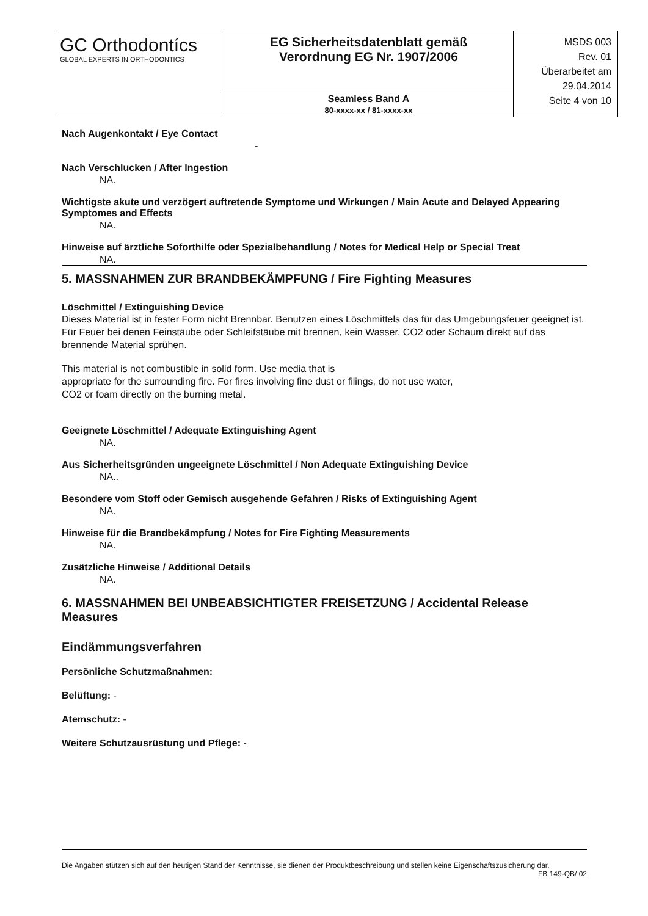| GC Orthodontícs GLOBAL EXPERTS IN ORTHODONTICS | EG Sicherheitsdatenblatt gemäß Verordnung EG Nr. 1907/2006 | MSDS 003 Rev. 01 Überarbeitet am 29.04.2014 Seite 4 von 10 |
| | Seamless Band A 80-xxxx-xx / 81-xxxx-xx | |
Nach Augenkontakt / Eye Contact
-
Nach Verschlucken / After Ingestion
NA.
Wichtigste akute und verzögert auftretende Symptome und Wirkungen / Main Acute and Delayed Appearing Symptomes and Effects
NA.
Hinweise auf ärztliche Soforthilfe oder Spezialbehandlung / Notes for Medical Help or Special Treat
NA.
5. MASSNAHMEN ZUR BRANDBEKÄMPFUNG / Fire Fighting Measures
Löschmittel / Extinguishing Device
Dieses Material ist in fester Form nicht Brennbar. Benutzen eines Löschmittels das für das Umgebungsfeuer geeignet ist. Für Feuer bei denen Feinstäube oder Schleifstäube mit brennen, kein Wasser, CO2 oder Schaum direkt auf das brennende Material sprühen.
This material is not combustible in solid form. Use media that is
appropriate for the surrounding fire. For fires involving fine dust or filings, do not use water,
CO2 or foam directly on the burning metal.
Geeignete Löschmittel / Adequate Extinguishing Agent
NA.
Aus Sicherheitsgründen ungeeignete Löschmittel / Non Adequate Extinguishing Device
NA..
Besondere vom Stoff oder Gemisch ausgehende Gefahren / Risks of Extinguishing Agent
NA.
Hinweise für die Brandbekämpfung / Notes for Fire Fighting Measurements
NA.
Zusätzliche Hinweise / Additional Details
NA.
6. MASSNAHMEN BEI UNBEABSICHTIGTER FREISETZUNG / Accidental Release Measures
Eindämmungsverfahren
Persönliche Schutzmaßnahmen:
Belüftung: -
Atemschutz: -
Weitere Schutzausrüstung und Pflege: -
Die Angaben stützen sich auf den heutigen Stand der Kenntnisse, sie dienen der Produktbeschreibung und stellen keine Eigenschaftszusicherung dar.
FB 149-QB/ 02